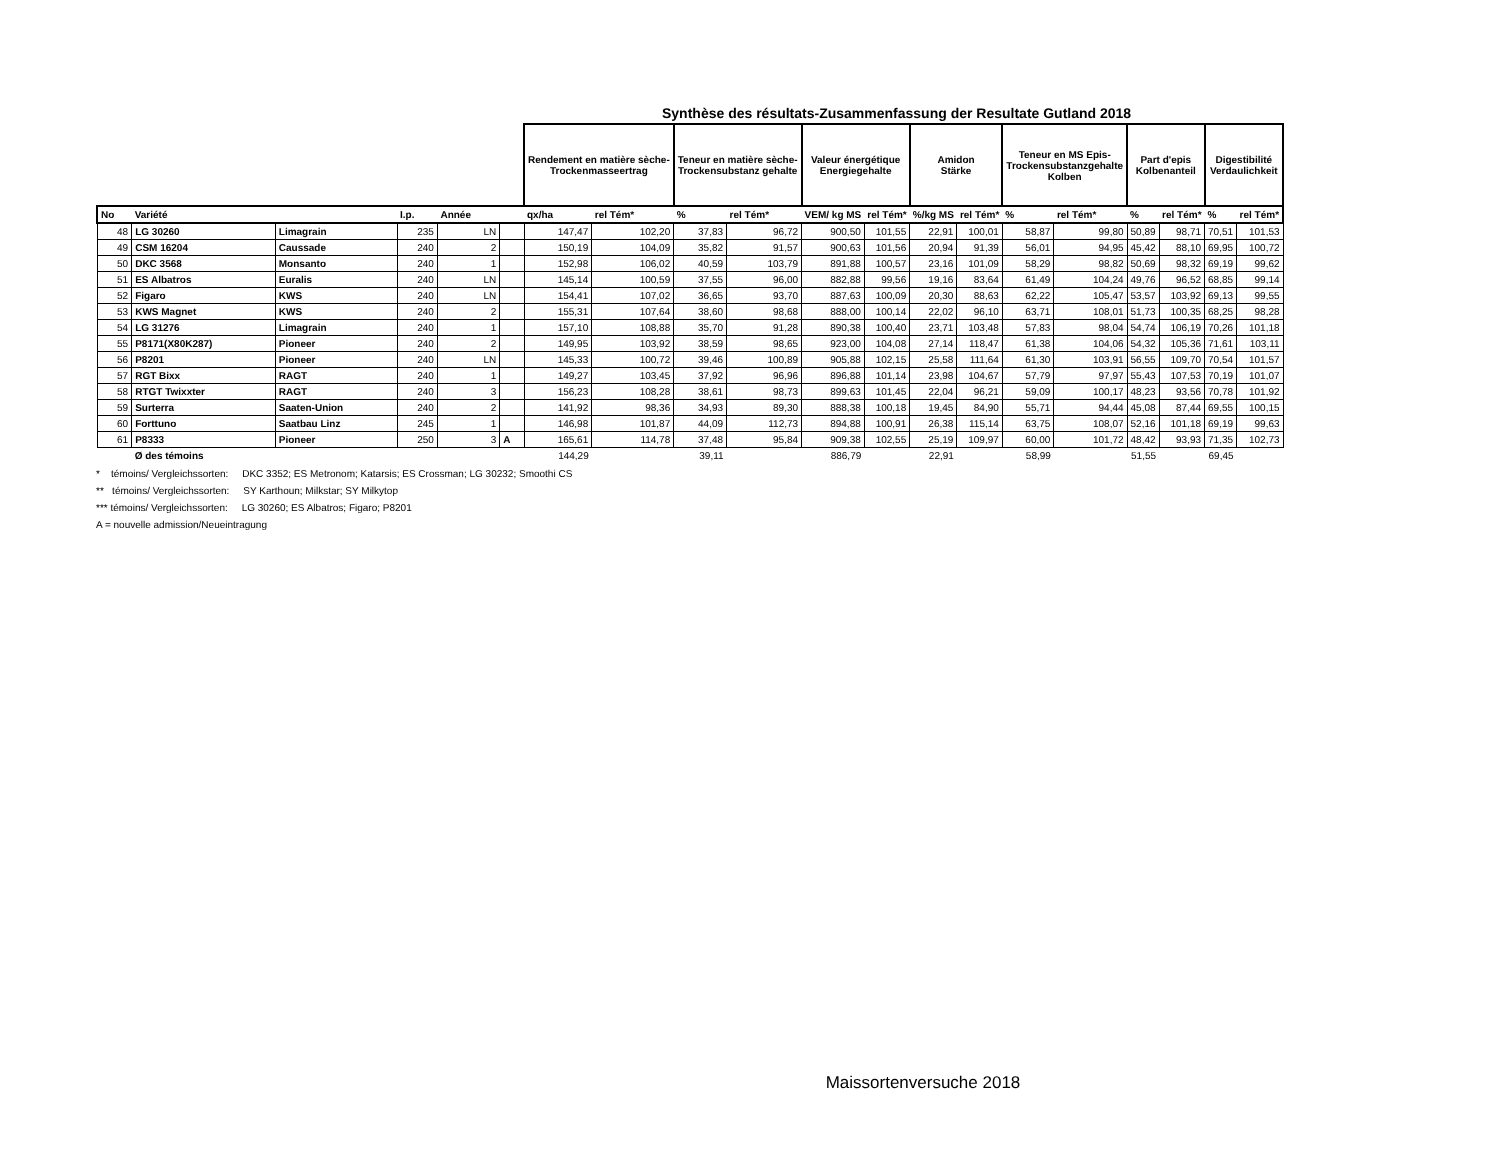Synthèse des résultats-Zusammenfassung der Resultate Gutland 2018
| | | | | | | Rendement en matière sèche- Trockenmasseertrag | | Teneur en matière sèche- Trockensubstanz gehalte | | Valeur énergétique Energiegehalte | | Amidon Stärke | | Teneur en MS Epis- Trockensubstanzgehalte Kolben | | Part d'epis Kolbenanteil | | Digestibilité Verdaulichkeit | |
| No | Variété | | I.p. | Année | | qx/ha | rel Tém* | % | rel Tém* | VEM/ kg MS | rel Tém* | %/kg MS | rel Tém* | % | rel Tém* | % | rel Tém* | % | rel Tém* |
| 48 | LG 30260 | Limagrain | 235 | LN | | 147,47 | 102,20 | 37,83 | 96,72 | 900,50 | 101,55 | 22,91 | 100,01 | 58,87 | 99,80 | 50,89 | 98,71 | 70,51 | 101,53 |
| 49 | CSM 16204 | Caussade | 240 | 2 | | 150,19 | 104,09 | 35,82 | 91,57 | 900,63 | 101,56 | 20,94 | 91,39 | 56,01 | 94,95 | 45,42 | 88,10 | 69,95 | 100,72 |
| 50 | DKC 3568 | Monsanto | 240 | 1 | | 152,98 | 106,02 | 40,59 | 103,79 | 891,88 | 100,57 | 23,16 | 101,09 | 58,29 | 98,82 | 50,69 | 98,32 | 69,19 | 99,62 |
| 51 | ES Albatros | Euralis | 240 | LN | | 145,14 | 100,59 | 37,55 | 96,00 | 882,88 | 99,56 | 19,16 | 83,64 | 61,49 | 104,24 | 49,76 | 96,52 | 68,85 | 99,14 |
| 52 | Figaro | KWS | 240 | LN | | 154,41 | 107,02 | 36,65 | 93,70 | 887,63 | 100,09 | 20,30 | 88,63 | 62,22 | 105,47 | 53,57 | 103,92 | 69,13 | 99,55 |
| 53 | KWS Magnet | KWS | 240 | 2 | | 155,31 | 107,64 | 38,60 | 98,68 | 888,00 | 100,14 | 22,02 | 96,10 | 63,71 | 108,01 | 51,73 | 100,35 | 68,25 | 98,28 |
| 54 | LG 31276 | Limagrain | 240 | 1 | | 157,10 | 108,88 | 35,70 | 91,28 | 890,38 | 100,40 | 23,71 | 103,48 | 57,83 | 98,04 | 54,74 | 106,19 | 70,26 | 101,18 |
| 55 | P8171(X80K287) | Pioneer | 240 | 2 | | 149,95 | 103,92 | 38,59 | 98,65 | 923,00 | 104,08 | 27,14 | 118,47 | 61,38 | 104,06 | 54,32 | 105,36 | 71,61 | 103,11 |
| 56 | P8201 | Pioneer | 240 | LN | | 145,33 | 100,72 | 39,46 | 100,89 | 905,88 | 102,15 | 25,58 | 111,64 | 61,30 | 103,91 | 56,55 | 109,70 | 70,54 | 101,57 |
| 57 | RGT Bixx | RAGT | 240 | 1 | | 149,27 | 103,45 | 37,92 | 96,96 | 896,88 | 101,14 | 23,98 | 104,67 | 57,79 | 97,97 | 55,43 | 107,53 | 70,19 | 101,07 |
| 58 | RTGT Twixxter | RAGT | 240 | 3 | | 156,23 | 108,28 | 38,61 | 98,73 | 899,63 | 101,45 | 22,04 | 96,21 | 59,09 | 100,17 | 48,23 | 93,56 | 70,78 | 101,92 |
| 59 | Surterra | Saaten-Union | 240 | 2 | | 141,92 | 98,36 | 34,93 | 89,30 | 888,38 | 100,18 | 19,45 | 84,90 | 55,71 | 94,44 | 45,08 | 87,44 | 69,55 | 100,15 |
| 60 | Forttuno | Saatbau Linz | 245 | 1 | | 146,98 | 101,87 | 44,09 | 112,73 | 894,88 | 100,91 | 26,38 | 115,14 | 63,75 | 108,07 | 52,16 | 101,18 | 69,19 | 99,63 |
| 61 | P8333 | Pioneer | 250 | 3 | A | 165,61 | 114,78 | 37,48 | 95,84 | 909,38 | 102,55 | 25,19 | 109,97 | 60,00 | 101,72 | 48,42 | 93,93 | 71,35 | 102,73 |
| | Ø des témoins | | | | | 144,29 | | 39,11 | | 886,79 | | 22,91 | | 58,99 | | 51,55 | | 69,45 | |
* témoins/ Vergleichssorten: DKC 3352; ES Metronom; Katarsis; ES Crossman; LG 30232; Smoothi CS
** témoins/ Vergleichssorten: SY Karthoun; Milkstar; SY Milkytop
*** témoins/ Vergleichssorten: LG 30260; ES Albatros; Figaro; P8201
A = nouvelle admission/Neueintragung
Maissortenversuche 2018